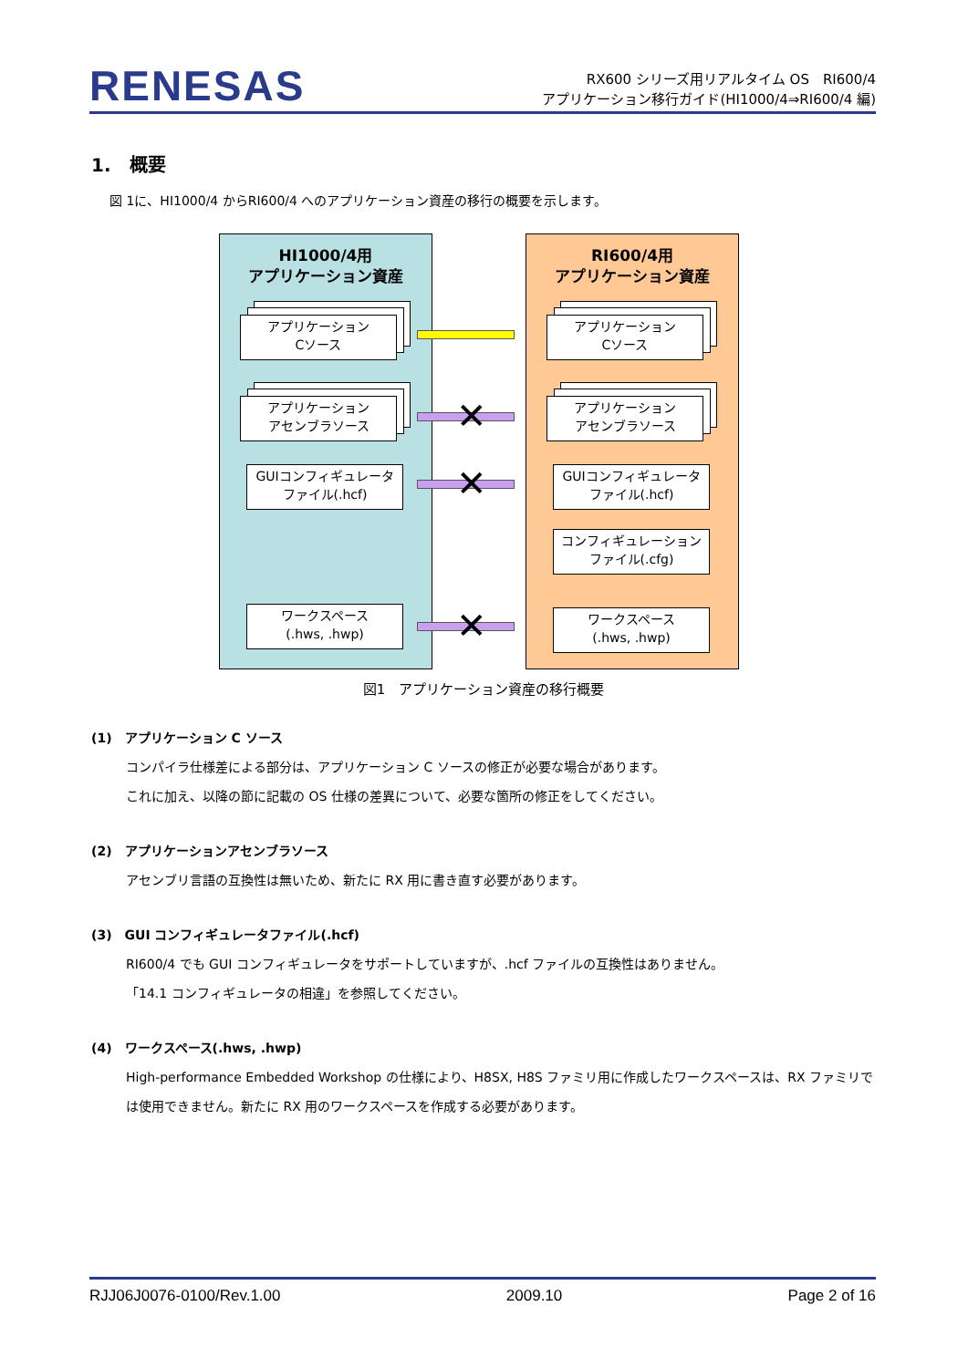RENESAS
RX600 シリーズ用リアルタイム OS　RI600/4
アプリケーション移行ガイド(HI1000/4⇒RI600/4 編)
1.　概要
図 1に、HI1000/4 からRI600/4 へのアプリケーション資産の移行の概要を示します。
HI1000/4用
アプリケーション資産
アプリケーション
Cソース
アプリケーション
アセンブラソース
GUIコンフィギュレータ
ファイル(.hcf)
ワークスペース
(.hws, .hwp)
RI600/4用
アプリケーション資産
アプリケーション
Cソース
アプリケーション
アセンブラソース
GUIコンフィギュレータ
ファイル(.hcf)
コンフィギュレーション
ファイル(.cfg)
ワークスペース
(.hws, .hwp)
✕
✕
✕
図1　アプリケーション資産の移行概要
(1)　アプリケーション C ソース
コンパイラ仕様差による部分は、アプリケーション C ソースの修正が必要な場合があります。
これに加え、以降の節に記載の OS 仕様の差異について、必要な箇所の修正をしてください。
(2)　アプリケーションアセンブラソース
アセンブリ言語の互換性は無いため、新たに RX 用に書き直す必要があります。
(3)　GUI コンフィギュレータファイル(.hcf)
RI600/4 でも GUI コンフィギュレータをサポートしていますが、.hcf ファイルの互換性はありません。
「14.1 コンフィギュレータの相違」を参照してください。
(4)　ワークスペース(.hws, .hwp)
High-performance Embedded Workshop の仕様により、H8SX, H8S ファミリ用に作成したワークスペースは、RX ファミリでは使用できません。新たに RX 用のワークスペースを作成する必要があります。
RJJ06J0076-0100/Rev.1.00 2009.10 Page 2 of 16